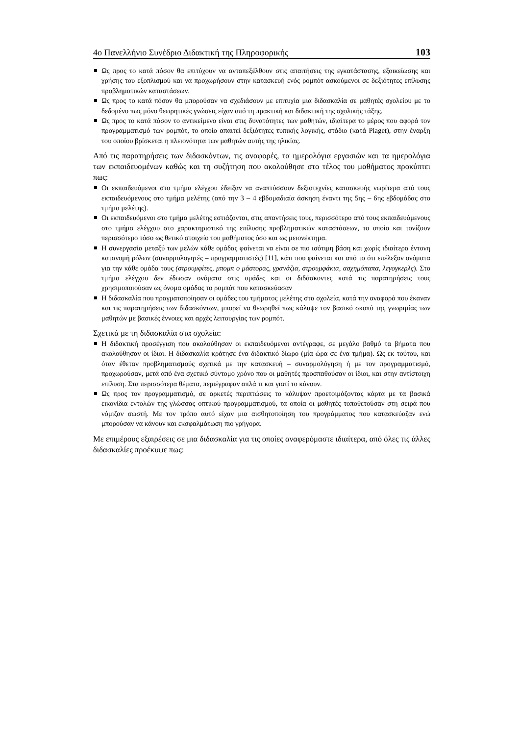4ο Πανελλήνιο Συνέδριο Διδακτική της Πληροφορικής 103
Ως προς το κατά πόσον θα επιτύχουν να ανταπεξέλθουν στις απαιτήσεις της εγκατάστασης, εξοικείωσης και χρήσης του εξοπλισμού και να προχωρήσουν στην κατασκευή ενός ρομπότ ασκούμενοι σε δεξιότητες επίλυσης προβληματικών καταστάσεων.
Ως προς το κατά πόσον θα μπορούσαν να σχεδιάσουν με επιτυχία μια διδασκαλία σε μαθητές σχολείου με το δεδομένο πως μόνο θεωρητικές γνώσεις είχαν από τη πρακτική και διδακτική της σχολικής τάξης.
Ως προς το κατά πόσον το αντικείμενο είναι στις δυνατότητες των μαθητών, ιδιαίτερα το μέρος που αφορά τον προγραμματισμό των ρομπότ, το οποίο απαιτεί δεξιότητες τυπικής λογικής, στάδιο (κατά Piaget), στην έναρξη του οποίου βρίσκεται η πλειονότητα των μαθητών αυτής της ηλικίας.
Από τις παρατηρήσεις των διδασκόντων, τις αναφορές, τα ημερολόγια εργασιών και τα ημερολόγια των εκπαιδευομένων καθώς και τη συζήτηση που ακολούθησε στο τέλος του μαθήματος προκύπτει πως:
Οι εκπαιδευόμενοι στο τμήμα ελέγχου έδειξαν να αναπτύσσουν δεξιοτεχνίες κατασκευής νωρίτερα από τους εκπαιδευόμενους στο τμήμα μελέτης (από την 3 – 4 εβδομαδιαία άσκηση έναντι της 5ης – 6ης εβδομάδας στο τμήμα μελέτης).
Οι εκπαιδευόμενοι στο τμήμα μελέτης εστιάζονται, στις απαντήσεις τους, περισσότερο από τους εκπαιδευόμενους στο τμήμα ελέγχου στο χαρακτηριστικό της επίλυσης προβληματικών καταστάσεων, το οποίο και τονίζουν περισσότερο τόσο ως θετικό στοιχείο του μαθήματος όσο και ως μειονέκτημα.
Η συνεργασία μεταξύ των μελών κάθε ομάδας φαίνεται να είναι σε πιο ισότιμη βάση και χωρίς ιδιαίτερα έντονη κατανομή ρόλων (συναρμολογητές – προγραμματιστές) [11], κάτι που φαίνεται και από το ότι επέλεξαν ονόματα για την κάθε ομάδα τους (στρουμφίτες, μπομπ ο μάστορας, γρανάζια, στρουμφάκια, ασχημόπαπα, λεγογκερλς). Στο τμήμα ελέγχου δεν έδωσαν ονόματα στις ομάδες και οι διδάσκοντες κατά τις παρατηρήσεις τους χρησιμοποιούσαν ως όνομα ομάδας το ρομπότ που κατασκεύασαν
Η διδασκαλία που πραγματοποίησαν οι ομάδες του τμήματος μελέτης στα σχολεία, κατά την αναφορά που έκαναν και τις παρατηρήσεις των διδασκόντων, μπορεί να θεωρηθεί πως κάλυψε τον βασικό σκοπό της γνωριμίας των μαθητών με βασικές έννοιες και αρχές λειτουργίας των ρομπότ.
Σχετικά με τη διδασκαλία στα σχολεία:
Η διδακτική προσέγγιση που ακολούθησαν οι εκπαιδευόμενοι αντέγραφε, σε μεγάλο βαθμό τα βήματα που ακολούθησαν οι ίδιοι. Η διδασκαλία κράτησε ένα διδακτικό δίωρο (μία ώρα σε ένα τμήμα). Ως εκ τούτου, και όταν έθεταν προβληματισμούς σχετικά με την κατασκευή – συναρμολόγηση ή με τον προγραμματισμό, προχωρούσαν, μετά από ένα σχετικό σύντομο χρόνο που οι μαθητές προσπαθούσαν οι ίδιοι, και στην αντίστοιχη επίλυση. Στα περισσότερα θέματα, περιέγραφαν απλά τι και γιατί το κάνουν.
Ως προς τον προγραμματισμό, σε αρκετές περιπτώσεις το κάλυψαν προετοιμάζοντας κάρτα με τα βασικά εικονίδια εντολών της γλώσσας οπτικού προγραμματισμού, τα οποία οι μαθητές τοποθετούσαν στη σειρά που νόμιζαν σωστή. Με τον τρόπο αυτό είχαν μια αισθητοποίηση του προγράμματος που κατασκεύαζαν ενώ μπορούσαν να κάνουν και εκσφαλμάτωση πιο γρήγορα.
Με επιμέρους εξαιρέσεις σε μια διδασκαλία για τις οποίες αναφερόμαστε ιδιαίτερα, από όλες τις άλλες διδασκαλίες προέκυψε πως: